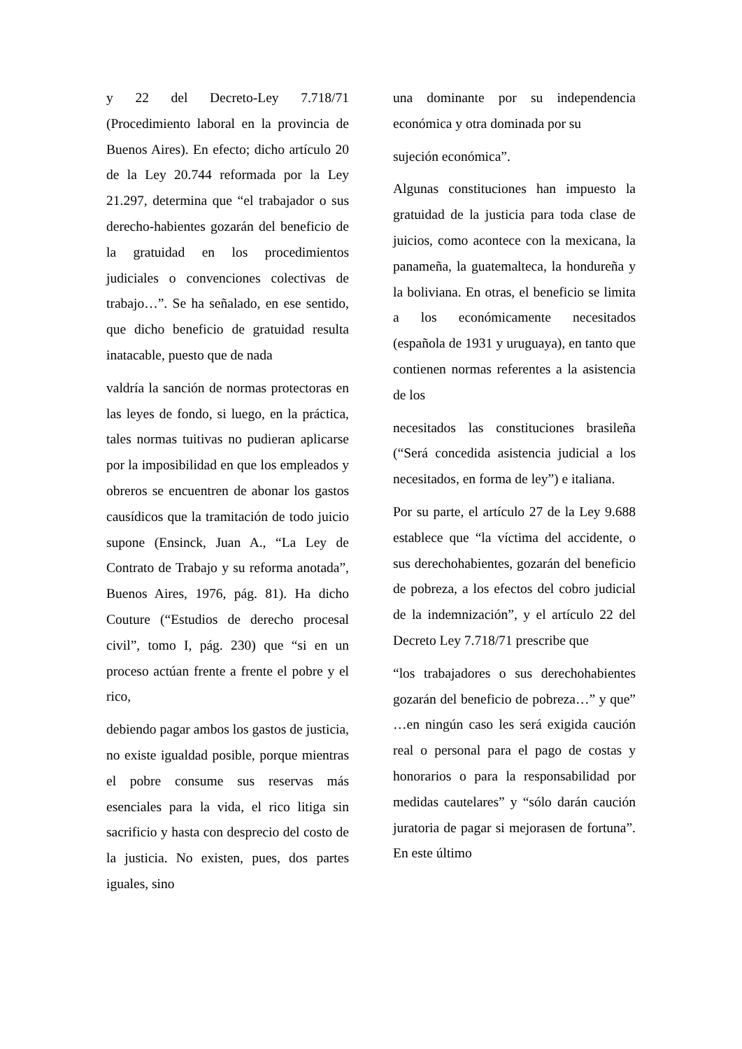y 22 del Decreto-Ley 7.718/71 (Procedimiento laboral en la provincia de Buenos Aires). En efecto; dicho artículo 20 de la Ley 20.744 reformada por la Ley 21.297, determina que “el trabajador o sus derecho-habientes gozarán del beneficio de la gratuidad en los procedimientos judiciales o convenciones colectivas de trabajo…”. Se ha señalado, en ese sentido, que dicho beneficio de gratuidad resulta inatacable, puesto que de nada
valdría la sanción de normas protectoras en las leyes de fondo, si luego, en la práctica, tales normas tuitivas no pudieran aplicarse por la imposibilidad en que los empleados y obreros se encuentren de abonar los gastos causídicos que la tramitación de todo juicio supone (Ensinck, Juan A., “La Ley de Contrato de Trabajo y su reforma anotada”, Buenos Aires, 1976, pág. 81). Ha dicho Couture (“Estudios de derecho procesal civil”, tomo I, pág. 230) que “si en un proceso actúan frente a frente el pobre y el rico,
debiendo pagar ambos los gastos de justicia, no existe igualdad posible, porque mientras el pobre consume sus reservas más esenciales para la vida, el rico litiga sin sacrificio y hasta con desprecio del costo de la justicia. No existen, pues, dos partes iguales, sino
una dominante por su independencia económica y otra dominada por su
sujeción económica”.
Algunas constituciones han impuesto la gratuidad de la justicia para toda clase de juicios, como acontece con la mexicana, la panameña, la guatemalteca, la hondureña y la boliviana. En otras, el beneficio se limita a los económicamente necesitados (española de 1931 y uruguaya), en tanto que contienen normas referentes a la asistencia de los
necesitados las constituciones brasileña (“Será concedida asistencia judicial a los necesitados, en forma de ley”) e italiana.
Por su parte, el artículo 27 de la Ley 9.688 establece que “la víctima del accidente, o sus derechohabientes, gozarán del beneficio de pobreza, a los efectos del cobro judicial de la indemnización”, y el artículo 22 del Decreto Ley 7.718/71 prescribe que
“los trabajadores o sus derechohabientes gozarán del beneficio de pobreza…” y que” …en ningún caso les será exigida caución real o personal para el pago de costas y honorarios o para la responsabilidad por medidas cautelares” y “sólo darán caución juratoria de pagar si mejorasen de fortuna”. En este último